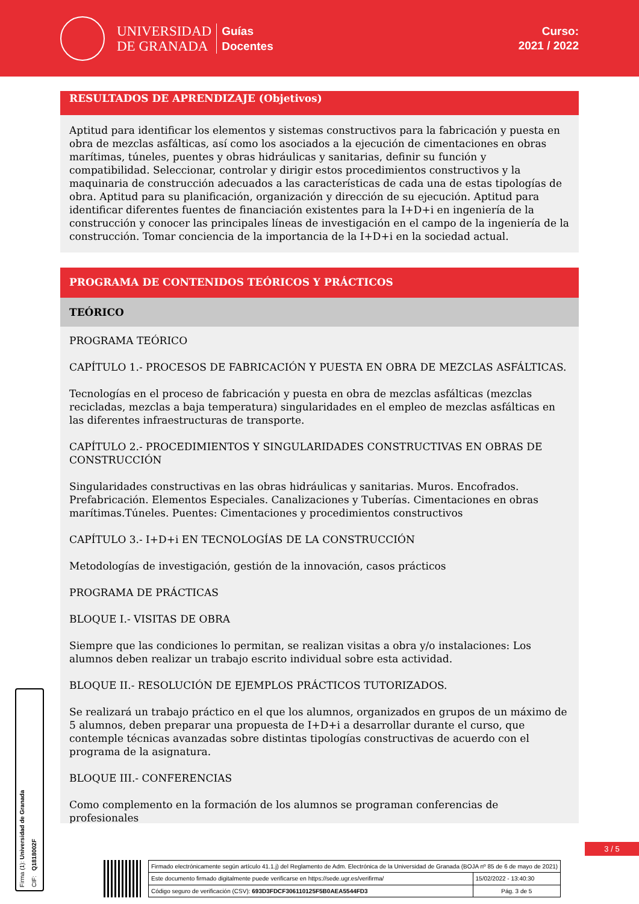UNIVERSIDAD
DE GRANADA
Guías
Docentes
Curso:
2021 / 2022
RESULTADOS DE APRENDIZAJE (Objetivos)
Aptitud para identificar los elementos y sistemas constructivos para la fabricación y puesta en obra de mezclas asfálticas, así como los asociados a la ejecución de cimentaciones en obras marítimas, túneles, puentes y obras hidráulicas y sanitarias, definir su función y compatibilidad. Seleccionar, controlar y dirigir estos procedimientos constructivos y la maquinaria de construcción adecuados a las características de cada una de estas tipologías de obra. Aptitud para su planificación, organización y dirección de su ejecución. Aptitud para identificar diferentes fuentes de financiación existentes para la I+D+i en ingeniería de la construcción y conocer las principales líneas de investigación en el campo de la ingeniería de la construcción. Tomar conciencia de la importancia de la I+D+i en la sociedad actual.
PROGRAMA DE CONTENIDOS TEÓRICOS Y PRÁCTICOS
TEÓRICO
PROGRAMA TEÓRICO
CAPÍTULO 1.- PROCESOS DE FABRICACIÓN Y PUESTA EN OBRA DE MEZCLAS ASFÁLTICAS.
Tecnologías en el proceso de fabricación y puesta en obra de mezclas asfálticas (mezclas recicladas, mezclas a baja temperatura) singularidades en el empleo de mezclas asfálticas en las diferentes infraestructuras de transporte.
CAPÍTULO 2.- PROCEDIMIENTOS Y SINGULARIDADES CONSTRUCTIVAS EN OBRAS DE CONSTRUCCIÓN
Singularidades constructivas en las obras hidráulicas y sanitarias. Muros. Encofrados. Prefabricación. Elementos Especiales. Canalizaciones y Tuberías. Cimentaciones en obras marítimas.Túneles. Puentes: Cimentaciones y procedimientos constructivos
CAPÍTULO 3.- I+D+i EN TECNOLOGÍAS DE LA CONSTRUCCIÓN
Metodologías de investigación, gestión de la innovación, casos prácticos
PROGRAMA DE PRÁCTICAS
BLOQUE I.- VISITAS DE OBRA
Siempre que las condiciones lo permitan, se realizan visitas a obra y/o instalaciones: Los alumnos deben realizar un trabajo escrito individual sobre esta actividad.
BLOQUE II.- RESOLUCIÓN DE EJEMPLOS PRÁCTICOS TUTORIZADOS.
Se realizará un trabajo práctico en el que los alumnos, organizados en grupos de un máximo de 5 alumnos, deben preparar una propuesta de I+D+i a desarrollar durante el curso, que contemple técnicas avanzadas sobre distintas tipologías constructivas de acuerdo con el programa de la asignatura.
BLOQUE III.- CONFERENCIAS
Como complemento en la formación de los alumnos se programan conferencias de profesionales
Firma (1): Universidad de Granada
CIF: Q1818002F
3 / 5
| Firmado electrónicamente según artículo 41.1.j) del Reglamento de Adm. Electrónica de la Universidad de Granada (BOJA nº 85 de 6 de mayo de 2021) | |
| Este documento firmado digitalmente puede verificarse en https://sede.ugr.es/verifirma/ | 15/02/2022 - 13:40:30 |
| Código seguro de verificación (CSV): 693D3FDCF306110125F5B0AEA5544FD3 | Pág. 3 de 5 |